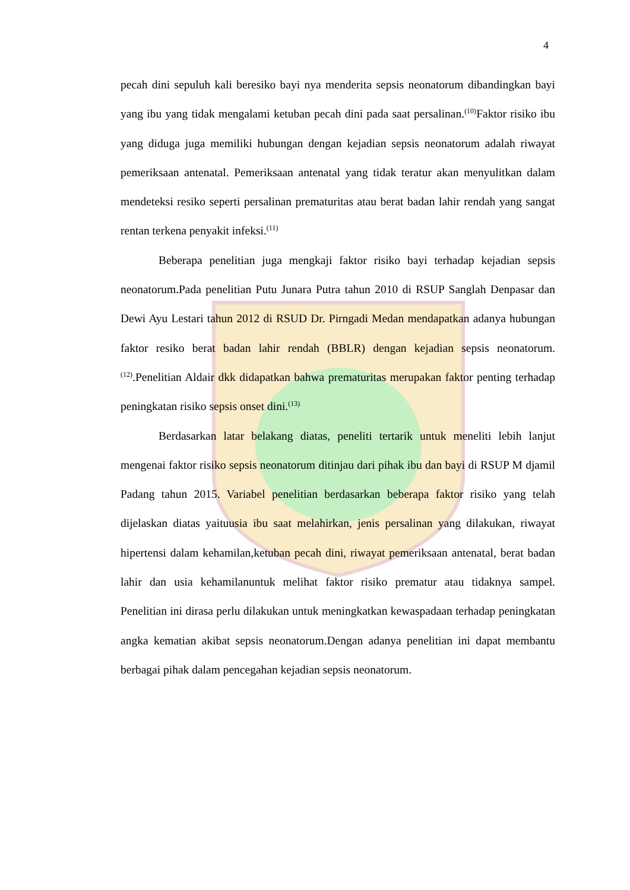4
pecah dini sepuluh kali beresiko bayi nya menderita sepsis neonatorum dibandingkan bayi yang ibu yang tidak mengalami ketuban pecah dini pada saat persalinan.<sup>(10)</sup>Faktor risiko ibu yang diduga juga memiliki hubungan dengan kejadian sepsis neonatorum adalah riwayat pemeriksaan antenatal. Pemeriksaan antenatal yang tidak teratur akan menyulitkan dalam mendeteksi resiko seperti persalinan prematuritas atau berat badan lahir rendah yang sangat rentan terkena penyakit infeksi.<sup>(11)</sup>
Beberapa penelitian juga mengkaji faktor risiko bayi terhadap kejadian sepsis neonatorum.Pada penelitian Putu Junara Putra tahun 2010 di RSUP Sanglah Denpasar dan Dewi Ayu Lestari tahun 2012 di RSUD Dr. Pirngadi Medan mendapatkan adanya hubungan faktor resiko berat badan lahir rendah (BBLR) dengan kejadian sepsis neonatorum.<sup>(12)</sup>.Penelitian Aldair dkk didapatkan bahwa prematuritas merupakan faktor penting terhadap peningkatan risiko sepsis onset dini.<sup>(13)</sup>
Berdasarkan latar belakang diatas, peneliti tertarik untuk meneliti lebih lanjut mengenai faktor risiko sepsis neonatorum ditinjau dari pihak ibu dan bayi di RSUP M djamil Padang tahun 2015. Variabel penelitian berdasarkan beberapa faktor risiko yang telah dijelaskan diatas yaituusia ibu saat melahirkan, jenis persalinan yang dilakukan, riwayat hipertensi dalam kehamilan,ketuban pecah dini, riwayat pemeriksaan antenatal, berat badan lahir dan usia kehamilanuntuk melihat faktor risiko prematur atau tidaknya sampel. Penelitian ini dirasa perlu dilakukan untuk meningkatkan kewaspadaan terhadap peningkatan angka kematian akibat sepsis neonatorum.Dengan adanya penelitian ini dapat membantu berbagai pihak dalam pencegahan kejadian sepsis neonatorum.